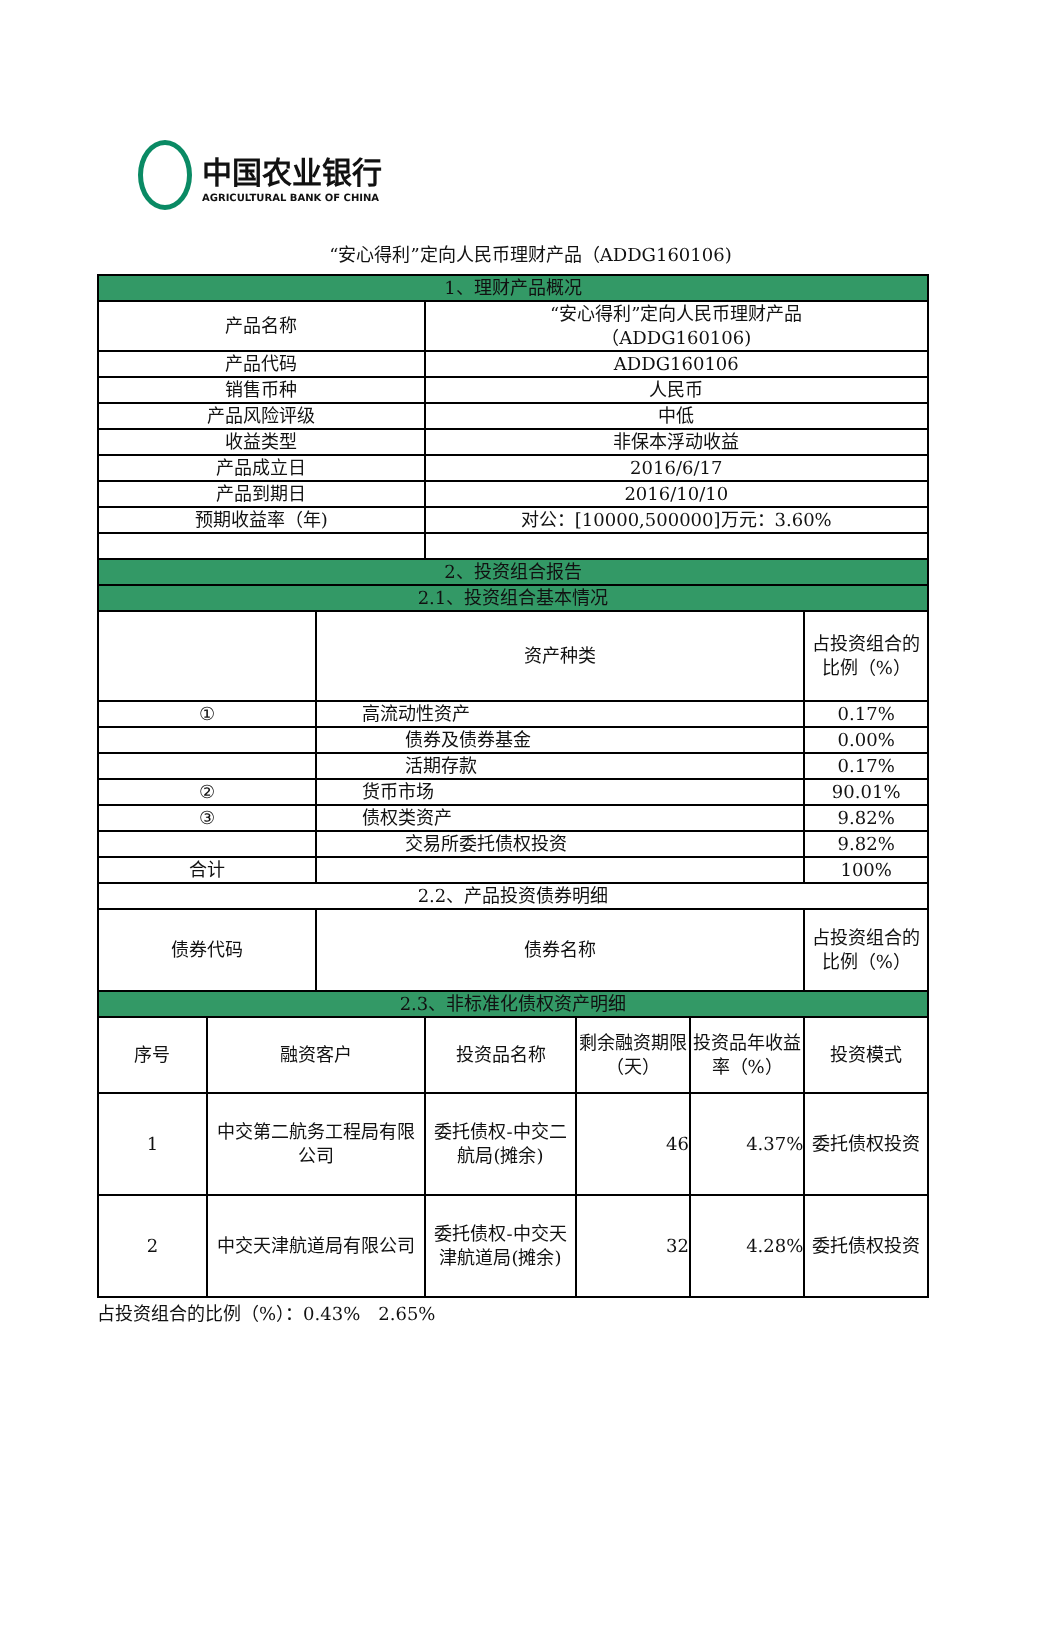中国农业银行
AGRICULTURAL BANK OF CHINA
“安心得利”定向人民币理财产品（ADDG160106)
| 1、理财产品概况 | | | | | | |
| 产品名称 | | | “安心得利”定向人民币理财产品 （ADDG160106) | | | |
| 产品代码 | | | ADDG160106 | | | |
| 销售币种 | | | 人民币 | | | |
| 产品风险评级 | | | 中低 | | | |
| 收益类型 | | | 非保本浮动收益 | | | |
| 产品成立日 | | | 2016/6/17 | | | |
| 产品到期日 | | | 2016/10/10 | | | |
| 预期收益率（年) | | | 对公：[10000,500000]万元：3.60% | | | |
| 2、投资组合报告 | | | | | | |
| 2.1、投资组合基本情况 | | | | | | |
| | | 资产种类 | | | | 占投资组合的比例（%） |
| ① | | 高流动性资产 | | | | 0.17% |
| | | 债券及债券基金 | | | | 0.00% |
| | | 活期存款 | | | | 0.17% |
| ② | | 货币市场 | | | | 90.01% |
| ③ | | 债权类资产 | | | | 9.82% |
| | | 交易所委托债权投资 | | | | 9.82% |
| 合计 | | | | | | 100% |
| 2.2、产品投资债券明细 | | | | | | |
| 债券代码 | | 债券名称 | | | | 占投资组合的比例（%） |
| 2.3、非标准化债权资产明细 | | | | | | |
| 序号 | 融资客户 | | 投资品名称 | 剩余融资期限（天） | 投资品年收益率（%） | 投资模式 |
| 1 | 中交第二航务工程局有限公司 | | 委托债权-中交二航局(摊余) | 46 | 4.37% | 委托债权投资 |
| 2 | 中交天津航道局有限公司 | | 委托债权-中交天津航道局(摊余) | 32 | 4.28% | 委托债权投资 |
| 占投资组合的比例（%）：0.43% 2.65% |